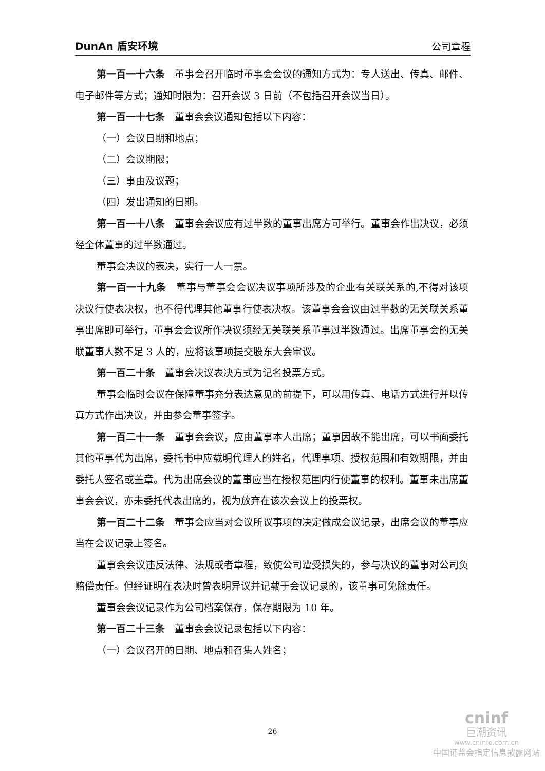DunAn 盾安环境 公司章程
第一百一十六条　董事会召开临时董事会会议的通知方式为：专人送出、传真、邮件、电子邮件等方式；通知时限为：召开会议 3 日前（不包括召开会议当日）。
第一百一十七条　董事会会议通知包括以下内容：
（一）会议日期和地点；
（二）会议期限；
（三）事由及议题；
（四）发出通知的日期。
第一百一十八条　董事会会议应有过半数的董事出席方可举行。董事会作出决议，必须经全体董事的过半数通过。
董事会决议的表决，实行一人一票。
第一百一十九条　董事与董事会会议决议事项所涉及的企业有关联关系的,不得对该项决议行使表决权，也不得代理其他董事行使表决权。该董事会会议由过半数的无关联关系董事出席即可举行，董事会会议所作决议须经无关联关系董事过半数通过。出席董事会的无关联董事人数不足 3 人的，应将该事项提交股东大会审议。
第一百二十条　董事会决议表决方式为记名投票方式。
董事会临时会议在保障董事充分表达意见的前提下，可以用传真、电话方式进行并以传真方式作出决议，并由参会董事签字。
第一百二十一条　董事会会议，应由董事本人出席；董事因故不能出席，可以书面委托其他董事代为出席，委托书中应载明代理人的姓名，代理事项、授权范围和有效期限，并由委托人签名或盖章。代为出席会议的董事应当在授权范围内行使董事的权利。董事未出席董事会会议，亦未委托代表出席的，视为放弃在该次会议上的投票权。
第一百二十二条　董事会应当对会议所议事项的决定做成会议记录，出席会议的董事应当在会议记录上签名。
董事会会议违反法律、法规或者章程，致使公司遭受损失的，参与决议的董事对公司负赔偿责任。但经证明在表决时曾表明异议并记载于会议记录的，该董事可免除责任。
董事会会议记录作为公司档案保存，保存期限为 10 年。
第一百二十三条　董事会会议记录包括以下内容：
（一）会议召开的日期、地点和召集人姓名；
26
cninf
巨潮资讯
www.cninfo.com.cn
中国证监会指定信息披露网站